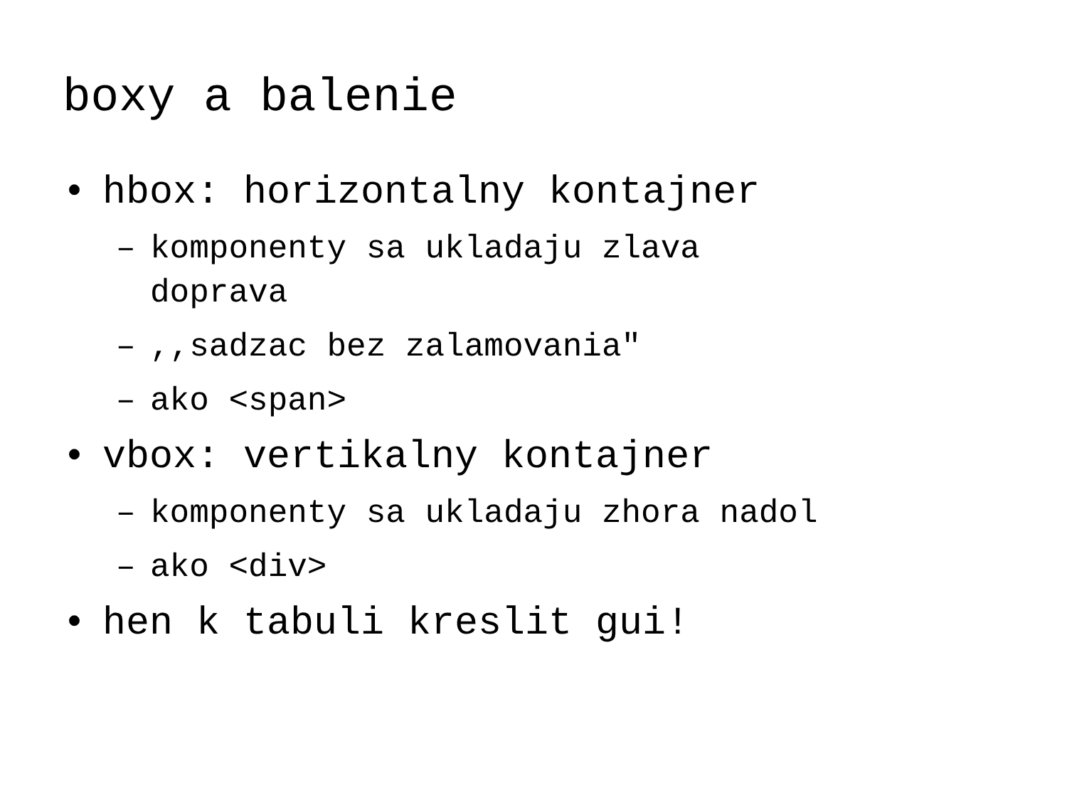boxy a balenie
• hbox: horizontalny kontajner
– komponenty sa ukladaju zlava
doprava
–,,sadzac bez zalamovania"
– ako <span>
• vbox: vertikalny kontajner
– komponenty sa ukladaju zhora nadol
– ako <div>
• hen k tabuli kreslit gui!